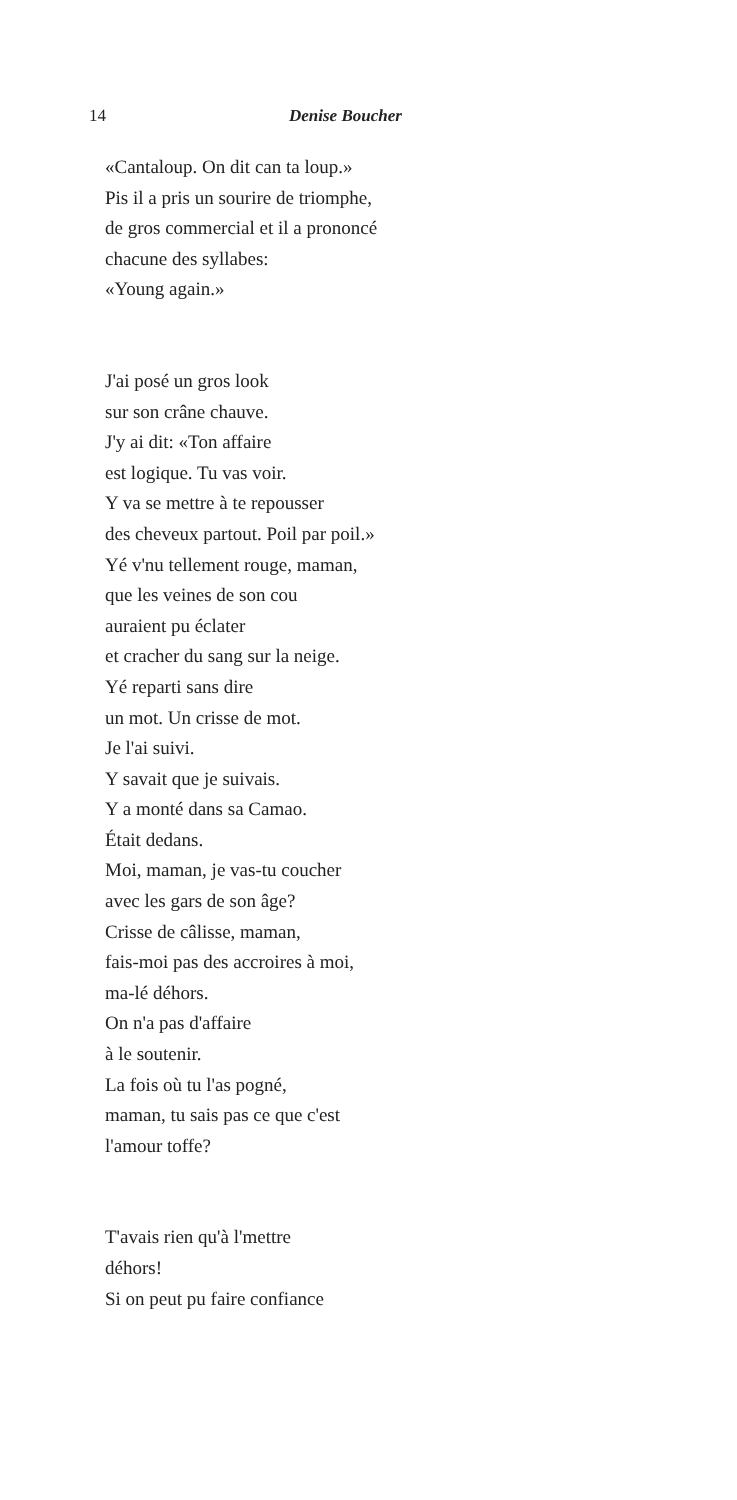14 Denise Boucher
«Cantaloup. On dit can ta loup.»
Pis il a pris un sourire de triomphe,
de gros commercial et il a prononcé
chacune des syllabes:
«Young again.»
J'ai posé un gros look
sur son crâne chauve.
J'y ai dit: «Ton affaire
est logique. Tu vas voir.
Y va se mettre à te repousser
des cheveux partout. Poil par poil.»
Yé v'nu tellement rouge, maman,
que les veines de son cou
auraient pu éclater
et cracher du sang sur la neige.
Yé reparti sans dire
un mot. Un crisse de mot.
Je l'ai suivi.
Y savait que je suivais.
Y a monté dans sa Camao.
Était dedans.
Moi, maman, je vas-tu coucher
avec les gars de son âge?
Crisse de câlisse, maman,
fais-moi pas des accroires à moi,
ma-lé déhors.
On n'a pas d'affaire
à le soutenir.
La fois où tu l'as pogné,
maman, tu sais pas ce que c'est
l'amour toffe?
T'avais rien qu'à l'mettre
déhors!
Si on peut pu faire confiance